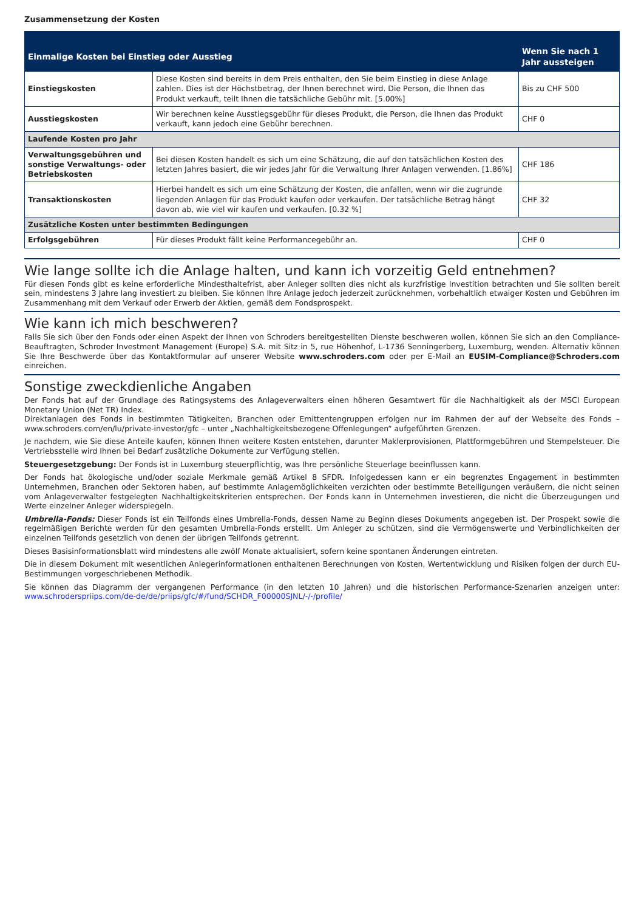Zusammensetzung der Kosten
| Einmalige Kosten bei Einstieg oder Ausstieg | | Wenn Sie nach 1 Jahr aussteigen |
| --- | --- | --- |
| Einstiegskosten | Diese Kosten sind bereits in dem Preis enthalten, den Sie beim Einstieg in diese Anlage zahlen. Dies ist der Höchstbetrag, der Ihnen berechnet wird. Die Person, die Ihnen das Produkt verkauft, teilt Ihnen die tatsächliche Gebühr mit. [5.00%] | Bis zu CHF 500 |
| Ausstiegskosten | Wir berechnen keine Ausstiegsgebühr für dieses Produkt, die Person, die Ihnen das Produkt verkauft, kann jedoch eine Gebühr berechnen. | CHF 0 |
| Laufende Kosten pro Jahr | | |
| Verwaltungsgebühren und sonstige Verwaltungs- oder Betriebskosten | Bei diesen Kosten handelt es sich um eine Schätzung, die auf den tatsächlichen Kosten des letzten Jahres basiert, die wir jedes Jahr für die Verwaltung Ihrer Anlagen verwenden. [1.86%] | CHF 186 |
| Transaktionskosten | Hierbei handelt es sich um eine Schätzung der Kosten, die anfallen, wenn wir die zugrunde liegenden Anlagen für das Produkt kaufen oder verkaufen. Der tatsächliche Betrag hängt davon ab, wie viel wir kaufen und verkaufen. [0.32 %] | CHF 32 |
| Zusätzliche Kosten unter bestimmten Bedingungen | | |
| Erfolgsgebühren | Für dieses Produkt fällt keine Performancegebühr an. | CHF 0 |
Wie lange sollte ich die Anlage halten, und kann ich vorzeitig Geld entnehmen?
Für diesen Fonds gibt es keine erforderliche Mindesthaltefrist, aber Anleger sollten dies nicht als kurzfristige Investition betrachten und Sie sollten bereit sein, mindestens 3 Jahre lang investiert zu bleiben. Sie können Ihre Anlage jedoch jederzeit zurücknehmen, vorbehaltlich etwaiger Kosten und Gebühren im Zusammenhang mit dem Verkauf oder Erwerb der Aktien, gemäß dem Fondsprospekt.
Wie kann ich mich beschweren?
Falls Sie sich über den Fonds oder einen Aspekt der Ihnen von Schroders bereitgestellten Dienste beschweren wollen, können Sie sich an den Compliance-Beauftragten, Schroder Investment Management (Europe) S.A. mit Sitz in 5, rue Höhenhof, L-1736 Senningerberg, Luxemburg, wenden. Alternativ können Sie Ihre Beschwerde über das Kontaktformular auf unserer Website www.schroders.com oder per E-Mail an EUSIM-Compliance@Schroders.com einreichen.
Sonstige zweckdienliche Angaben
Der Fonds hat auf der Grundlage des Ratingsystems des Anlageverwalters einen höheren Gesamtwert für die Nachhaltigkeit als der MSCI European Monetary Union (Net TR) Index.
Direktanlagen des Fonds in bestimmten Tätigkeiten, Branchen oder Emittentengruppen erfolgen nur im Rahmen der auf der Webseite des Fonds – www.schroders.com/en/lu/private-investor/gfc – unter „Nachhaltigkeitsbezogene Offenlegungen“ aufgeführten Grenzen.
Je nachdem, wie Sie diese Anteile kaufen, können Ihnen weitere Kosten entstehen, darunter Maklerprovisionen, Plattformgebühren und Stempelsteuer. Die Vertriebsstelle wird Ihnen bei Bedarf zusätzliche Dokumente zur Verfügung stellen.
Steuergesetzgebung: Der Fonds ist in Luxemburg steuerpflichtig, was Ihre persönliche Steuerlage beeinflussen kann.
Der Fonds hat ökologische und/oder soziale Merkmale gemäß Artikel 8 SFDR. Infolgedessen kann er ein begrenztes Engagement in bestimmten Unternehmen, Branchen oder Sektoren haben, auf bestimmte Anlagemöglichkeiten verzichten oder bestimmte Beteiligungen veräußern, die nicht seinen vom Anlageverwalter festgelegten Nachhaltigkeitskriterien entsprechen. Der Fonds kann in Unternehmen investieren, die nicht die Überzeugungen und Werte einzelner Anleger widerspiegeln.
Umbrella-Fonds: Dieser Fonds ist ein Teilfonds eines Umbrella-Fonds, dessen Name zu Beginn dieses Dokuments angegeben ist. Der Prospekt sowie die regelmäßigen Berichte werden für den gesamten Umbrella-Fonds erstellt. Um Anleger zu schützen, sind die Vermögenswerte und Verbindlichkeiten der einzelnen Teilfonds gesetzlich von denen der übrigen Teilfonds getrennt.
Dieses Basisinformationsblatt wird mindestens alle zwölf Monate aktualisiert, sofern keine spontanen Änderungen eintreten.
Die in diesem Dokument mit wesentlichen Anlegerinformationen enthaltenen Berechnungen von Kosten, Wertentwicklung und Risiken folgen der durch EU-Bestimmungen vorgeschriebenen Methodik.
Sie können das Diagramm der vergangenen Performance (in den letzten 10 Jahren) und die historischen Performance-Szenarien anzeigen unter: www.schroderspriips.com/de-de/de/priips/gfc/#/fund/SCHDR_F00000SJNL/-/-/profile/